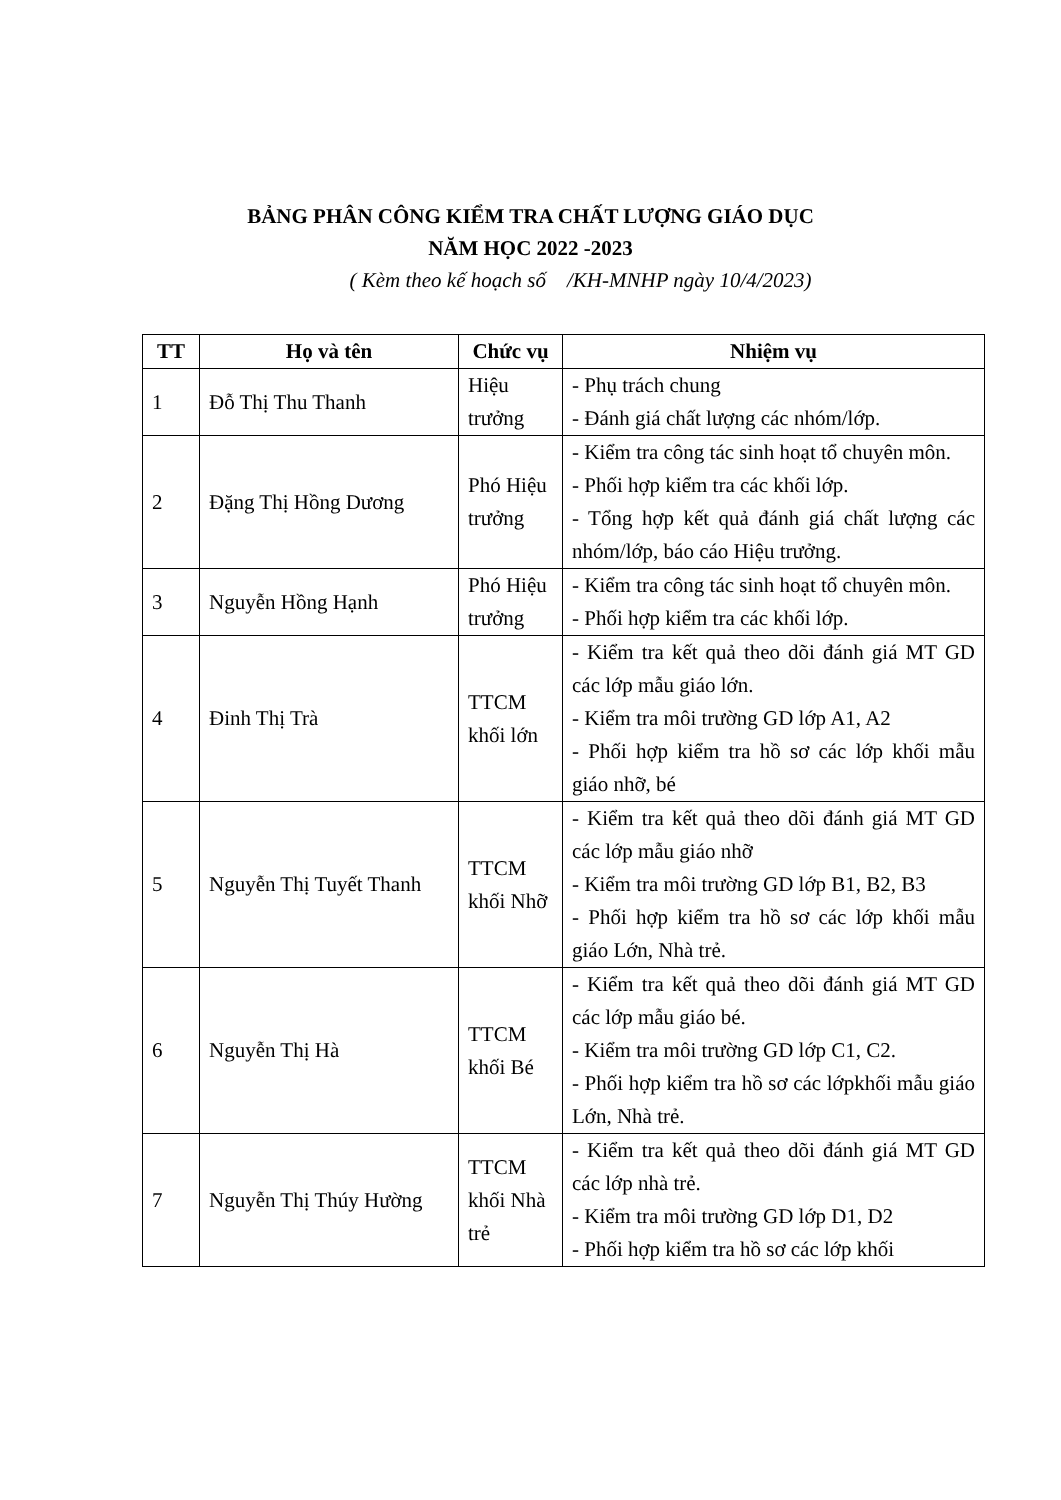BẢNG PHÂN CÔNG KIỂM TRA CHẤT LƯỢNG GIÁO DỤC
NĂM HỌC 2022 -2023
( Kèm theo kế hoạch số /KH-MNHP ngày 10/4/2023)
| TT | Họ và tên | Chức vụ | Nhiệm vụ |
| --- | --- | --- | --- |
| 1 | Đỗ Thị Thu Thanh | Hiệu trưởng | - Phụ trách chung - Đánh giá chất lượng các nhóm/lớp. |
| 2 | Đặng Thị Hồng Dương | Phó Hiệu trưởng | - Kiểm tra công tác sinh hoạt tổ chuyên môn. - Phối hợp kiểm tra các khối lớp. - Tổng hợp kết quả đánh giá chất lượng các nhóm/lớp, báo cáo Hiệu trưởng. |
| 3 | Nguyễn Hồng Hạnh | Phó Hiệu trưởng | - Kiểm tra công tác sinh hoạt tổ chuyên môn. - Phối hợp kiểm tra các khối lớp. |
| 4 | Đinh Thị Trà | TTCM khối lớn | - Kiểm tra kết quả theo dõi đánh giá MT GD các lớp mẫu giáo lớn. - Kiểm tra môi trường GD lớp A1, A2 - Phối hợp kiểm tra hồ sơ các lớp khối mẫu giáo nhỡ, bé |
| 5 | Nguyễn Thị Tuyết Thanh | TTCM khối Nhỡ | - Kiểm tra kết quả theo dõi đánh giá MT GD các lớp mẫu giáo nhỡ - Kiểm tra môi trường GD lớp B1, B2, B3 - Phối hợp kiểm tra hồ sơ các lớp khối mẫu giáo Lớn, Nhà trẻ. |
| 6 | Nguyễn Thị Hà | TTCM khối Bé | - Kiểm tra kết quả theo dõi đánh giá MT GD các lớp mẫu giáo bé. - Kiểm tra môi trường GD lớp C1, C2. - Phối hợp kiểm tra hồ sơ các lớpkhối mẫu giáo Lớn, Nhà trẻ. |
| 7 | Nguyễn Thị Thúy Hường | TTCM khối Nhà trẻ | - Kiểm tra kết quả theo dõi đánh giá MT GD các lớp nhà trẻ. - Kiểm tra môi trường GD lớp D1, D2 - Phối hợp kiểm tra hồ sơ các lớp khối |